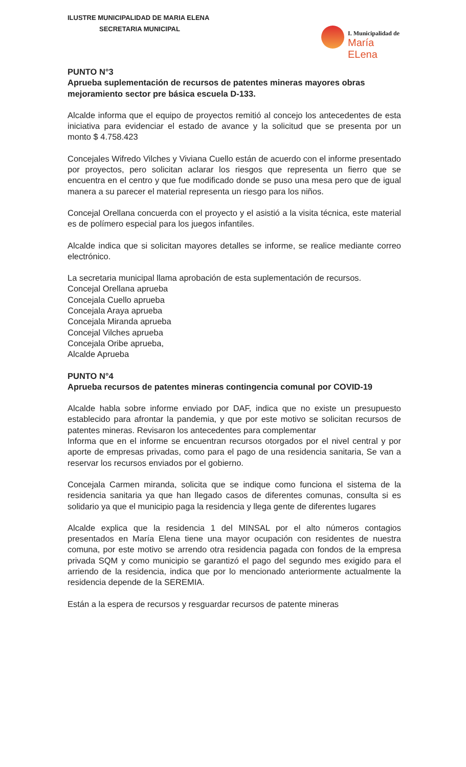ILUSTRE MUNICIPALIDAD DE MARIA ELENA
SECRETARIA MUNICIPAL
I. Municipalidad de
María ELena
PUNTO N°3
Aprueba suplementación de recursos de patentes mineras mayores obras mejoramiento sector pre básica escuela D-133.
Alcalde informa que el equipo de proyectos remitió al concejo los antecedentes de esta iniciativa para evidenciar el estado de avance y la solicitud que se presenta por un monto $ 4.758.423
Concejales Wifredo Vilches y Viviana Cuello están de acuerdo con el informe presentado por proyectos, pero solicitan aclarar los riesgos que representa un fierro que se encuentra en el centro y que fue modificado donde se puso una mesa pero que de igual manera a su parecer el material representa un riesgo para los niños.
Concejal Orellana concuerda con el proyecto y el asistió a la visita técnica, este material es de polímero especial para los juegos infantiles.
Alcalde indica que si solicitan mayores detalles se informe, se realice mediante correo electrónico.
La secretaria municipal llama aprobación de esta suplementación de recursos.
Concejal Orellana aprueba
Concejala Cuello aprueba
Concejala Araya aprueba
Concejala Miranda aprueba
Concejal Vilches aprueba
Concejala Oribe aprueba,
Alcalde Aprueba
PUNTO N°4
Aprueba recursos de patentes mineras contingencia comunal por COVID-19
Alcalde habla sobre informe enviado por DAF, indica que no existe un presupuesto establecido para afrontar la pandemia, y que por este motivo se solicitan recursos de patentes mineras. Revisaron los antecedentes para complementar
Informa que en el informe se encuentran recursos otorgados por el nivel central y por aporte de empresas privadas, como para el pago de una residencia sanitaria, Se van a reservar los recursos enviados por el gobierno.
Concejala Carmen miranda, solicita que se indique como funciona el sistema de la residencia sanitaria ya que han llegado casos de diferentes comunas, consulta si es solidario ya que el municipio paga la residencia y llega gente de diferentes lugares
Alcalde explica que la residencia 1 del MINSAL por el alto números contagios presentados en María Elena tiene una mayor ocupación con residentes de nuestra comuna, por este motivo se arrendo otra residencia pagada con fondos de la empresa privada SQM y como municipio se garantizó el pago del segundo mes exigido para el arriendo de la residencia, indica que por lo mencionado anteriormente actualmente la residencia depende de la SEREMIA.
Están a la espera de recursos y resguardar recursos de patente mineras